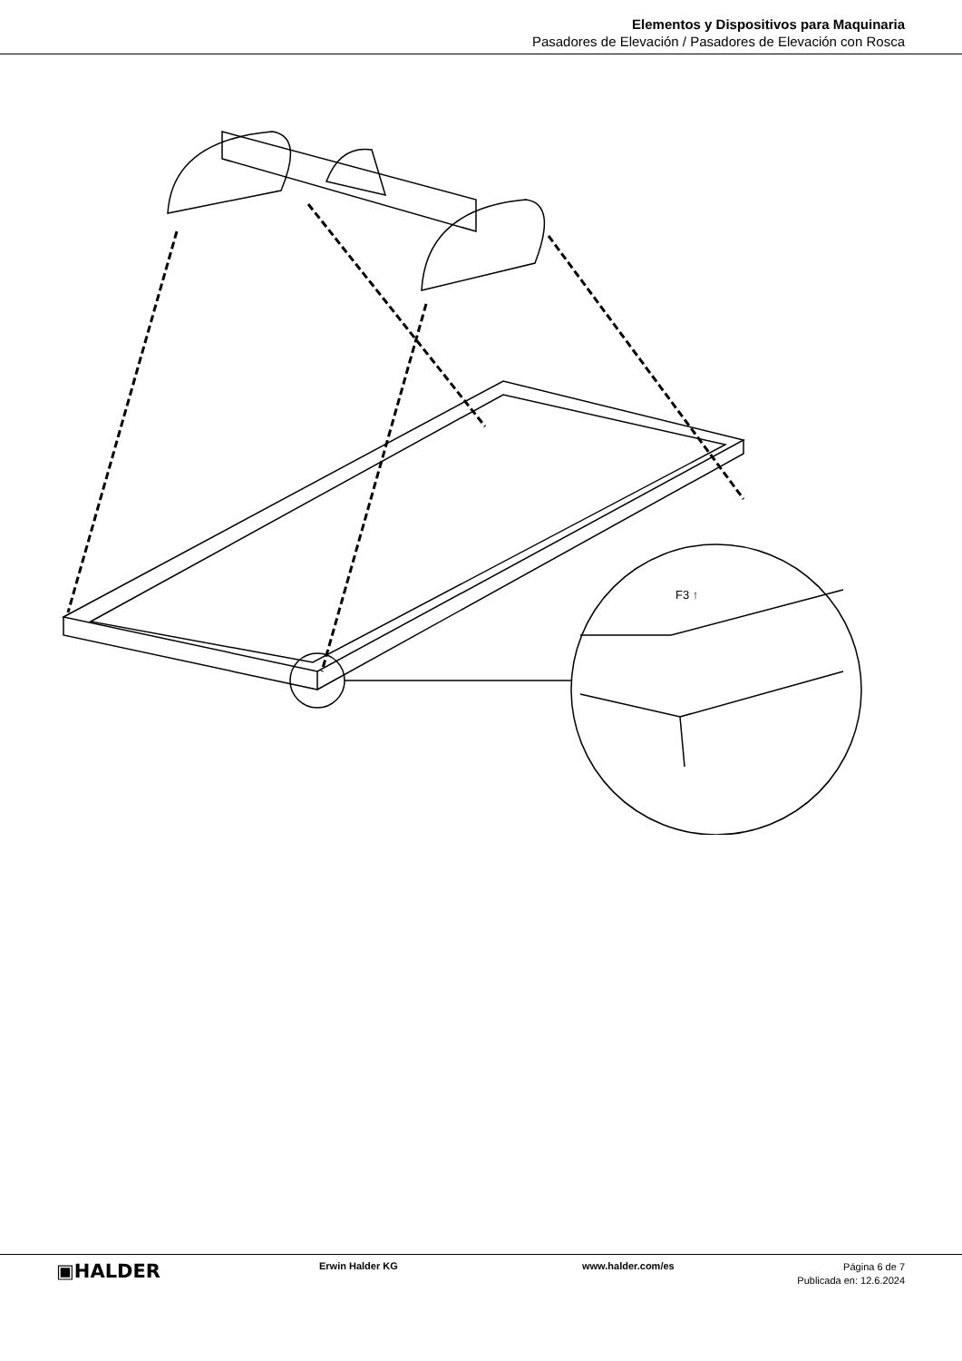Elementos y Dispositivos para Maquinaria
Pasadores de Elevación / Pasadores de Elevación con Rosca
F3 ↑
▣HALDER
Erwin Halder KG www.halder.com/es
Página 6 de 7
Publicada en: 12.6.2024